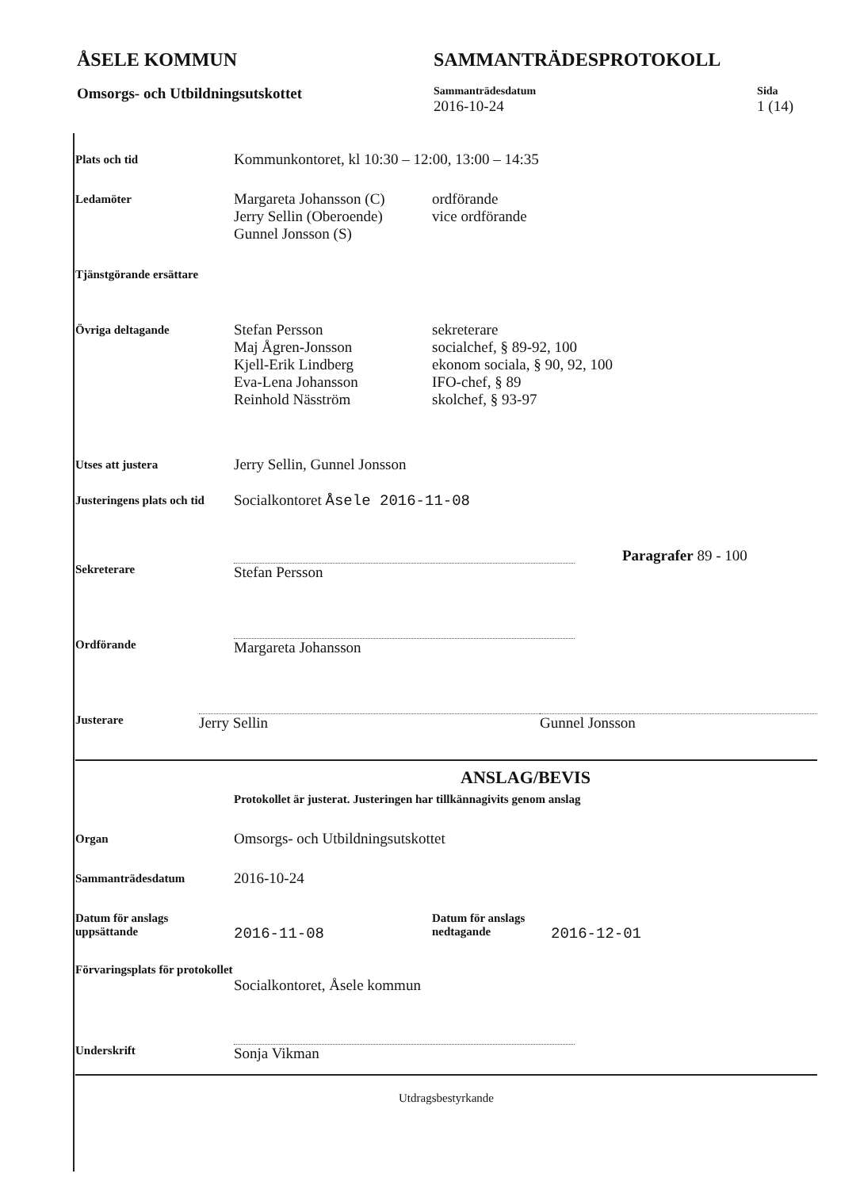ÅSELE KOMMUN
Omsorgs- och Utbildningsutskottet
SAMMANTRÄDESPROTOKOLL
Sammanträdesdatum
2016-10-24
Sida
1 (14)
Plats och tid
Kommunkontoret, kl 10:30 – 12:00, 13:00 – 14:35
Ledamöter
Margareta Johansson (C)
Jerry Sellin (Oberoende)
Gunnel Jonsson (S)
ordförande
vice ordförande
Tjänstgörande ersättare
Övriga deltagande
Stefan Persson
Maj Ågren-Jonsson
Kjell-Erik Lindberg
Eva-Lena Johansson
Reinhold Näsström
sekreterare
socialchef, § 89-92, 100
ekonom sociala, § 90, 92, 100
IFO-chef, § 89
skolchef, § 93-97
Utses att justera
Jerry Sellin, Gunnel Jonsson
Justeringens plats och tid
Socialkontoret Åsele 2016-11-08
Sekreterare
Stefan Persson
Paragrafer 89 - 100
Ordförande
Margareta Johansson
Justerare
Jerry Sellin Gunnel Jonsson
ANSLAG/BEVIS
Protokollet är justerat. Justeringen har tillkännagivits genom anslag
Organ
Omsorgs- och Utbildningsutskottet
Sammanträdesdatum
2016-10-24
Datum för anslags uppsättande
2016-11-08
Datum för anslags nedtagande
2016-12-01
Förvaringsplats för protokollet
Socialkontoret, Åsele kommun
Underskrift
Sonja Vikman
Utdragsbestyrkande